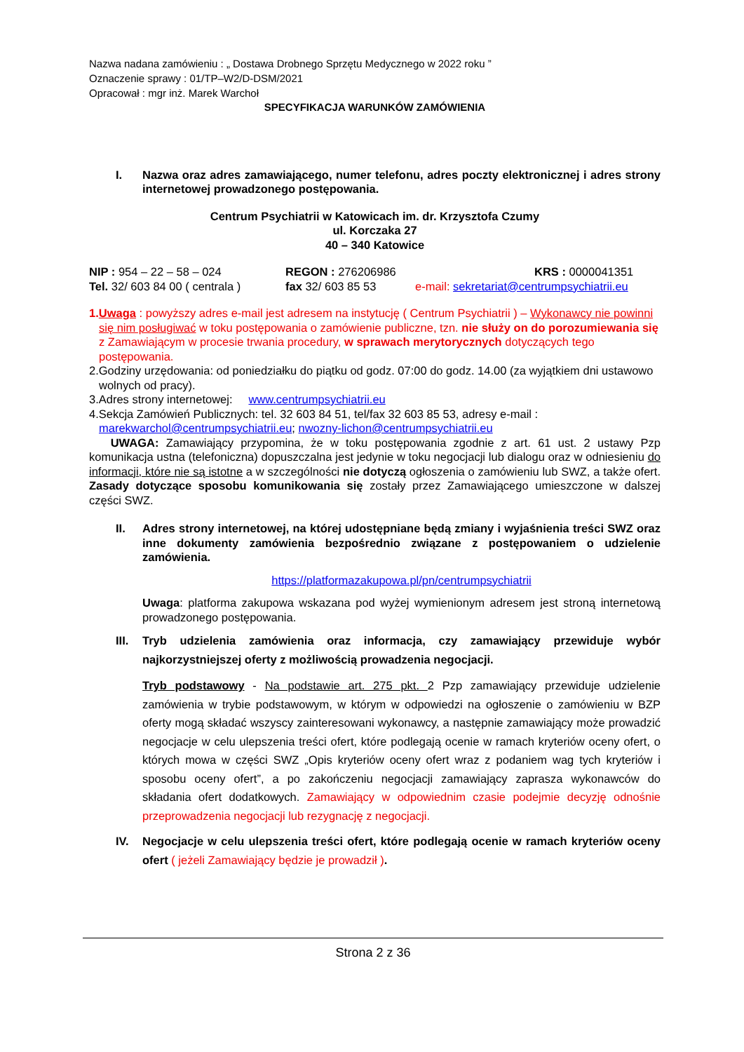Nazwa nadana zamówieniu : „ Dostawa Drobnego Sprzętu Medycznego w 2022 roku ”
Oznaczenie sprawy : 01/TP–W2/D-DSM/2021
Opracował : mgr inż. Marek Warchoł
SPECYFIKACJA WARUNKÓW ZAMÓWIENIA
I. Nazwa oraz adres zamawiającego, numer telefonu, adres poczty elektronicznej i adres strony internetowej prowadzonego postępowania.
Centrum Psychiatrii w Katowicach im. dr. Krzysztofa Czumy
ul. Korczaka 27
40 – 340 Katowice
NIP : 954 – 22 – 58 – 024 REGON : 276206986 KRS : 0000041351
Tel. 32/ 603 84 00 ( centrala ) fax 32/ 603 85 53 e-mail: sekretariat@centrumpsychiatrii.eu
1.Uwaga : powyższy adres e-mail jest adresem na instytucję ( Centrum Psychiatrii ) – Wykonawcy nie powinni się nim posługiwać w toku postępowania o zamówienie publiczne, tzn. nie służy on do porozumiewania się z Zamawiającym w procesie trwania procedury, w sprawach merytorycznych dotyczących tego postępowania.
2.Godziny urzędowania: od poniedziałku do piątku od godz. 07:00 do godz. 14.00 (za wyjątkiem dni ustawowo wolnych od pracy).
3.Adres strony internetowej: www.centrumpsychiatrii.eu
4.Sekcja Zamówień Publicznych: tel. 32 603 84 51, tel/fax 32 603 85 53, adresy e-mail : marekwarchol@centrumpsychiatrii.eu; nwozny-lichon@centrumpsychiatrii.eu
UWAGA: Zamawiający przypomina, że w toku postępowania zgodnie z art. 61 ust. 2 ustawy Pzp komunikacja ustna (telefoniczna) dopuszczalna jest jedynie w toku negocjacji lub dialogu oraz w odniesieniu do informacji, które nie są istotne a w szczególności nie dotyczą ogłoszenia o zamówieniu lub SWZ, a także ofert. Zasady dotyczące sposobu komunikowania się zostały przez Zamawiającego umieszczone w dalszej części SWZ.
II. Adres strony internetowej, na której udostępniane będą zmiany i wyjaśnienia treści SWZ oraz inne dokumenty zamówienia bezpośrednio związane z postępowaniem o udzielenie zamówienia.
https://platformazakupowa.pl/pn/centrumpsychiatrii
Uwaga: platforma zakupowa wskazana pod wyżej wymienionym adresem jest stroną internetową prowadzonego postępowania.
III. Tryb udzielenia zamówienia oraz informacja, czy zamawiający przewiduje wybór najkorzystniejszej oferty z możliwością prowadzenia negocjacji.
Tryb podstawowy - Na podstawie art. 275 pkt. 2 Pzp zamawiający przewiduje udzielenie zamówienia w trybie podstawowym, w którym w odpowiedzi na ogłoszenie o zamówieniu w BZP oferty mogą składać wszyscy zainteresowani wykonawcy, a następnie zamawiający może prowadzić negocjacje w celu ulepszenia treści ofert, które podlegają ocenie w ramach kryteriów oceny ofert, o których mowa w części SWZ „Opis kryteriów oceny ofert wraz z podaniem wag tych kryteriów i sposobu oceny ofert”, a po zakończeniu negocjacji zamawiający zaprasza wykonawców do składania ofert dodatkowych. Zamawiający w odpowiednim czasie podejmie decyzję odnośnie przeprowadzenia negocjacji lub rezygnację z negocjacji.
IV. Negocjacje w celu ulepszenia treści ofert, które podlegają ocenie w ramach kryteriów oceny ofert ( jeżeli Zamawiający będzie je prowadził ).
Strona 2 z 36